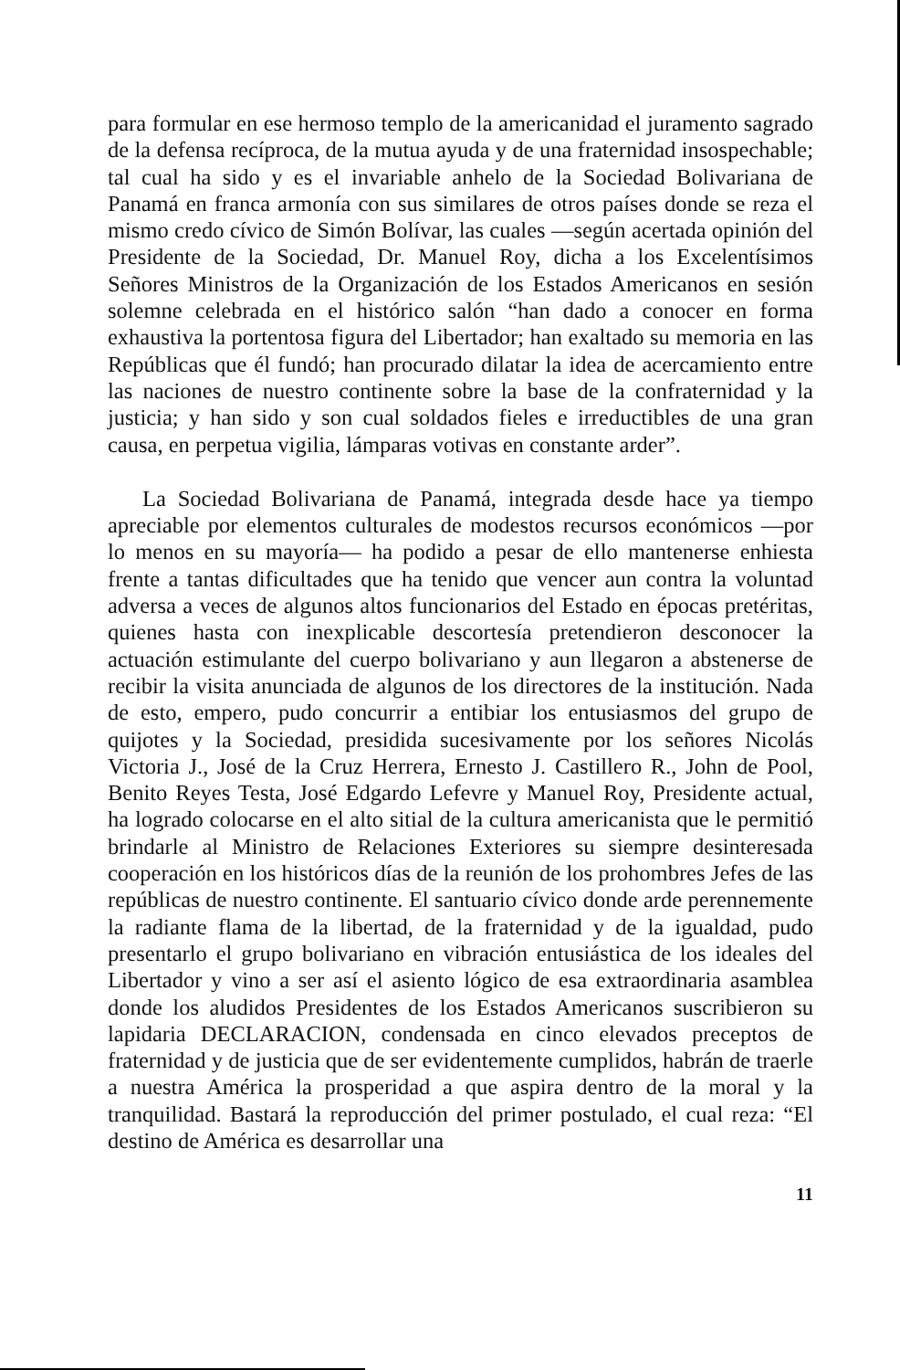para formular en ese hermoso templo de la americanidad el juramento sagrado de la defensa recíproca, de la mutua ayuda y de una fraternidad insospechable; tal cual ha sido y es el invariable anhelo de la Sociedad Bolivariana de Panamá en franca armonía con sus similares de otros países donde se reza el mismo credo cívico de Simón Bolívar, las cuales —según acertada opinión del Presidente de la Sociedad, Dr. Manuel Roy, dicha a los Excelentísimos Señores Ministros de la Organización de los Estados Americanos en sesión solemne celebrada en el histórico salón “han dado a conocer en forma exhaustiva la portentosa figura del Libertador; han exaltado su memoria en las Repúblicas que él fundó; han procurado dilatar la idea de acercamiento entre las naciones de nuestro continente sobre la base de la confraternidad y la justicia; y han sido y son cual soldados fieles e irreductibles de una gran causa, en perpetua vigilia, lámparas votivas en constante arder”.
La Sociedad Bolivariana de Panamá, integrada desde hace ya tiempo apreciable por elementos culturales de modestos recursos económicos —por lo menos en su mayoría— ha podido a pesar de ello mantenerse enhiesta frente a tantas dificultades que ha tenido que vencer aun contra la voluntad adversa a veces de algunos altos funcionarios del Estado en épocas pretéritas, quienes hasta con inexplicable descortesía pretendieron desconocer la actuación estimulante del cuerpo bolivariano y aun llegaron a abstenerse de recibir la visita anunciada de algunos de los directores de la institución. Nada de esto, empero, pudo concurrir a entibiar los entusiasmos del grupo de quijotes y la Sociedad, presidida sucesivamente por los señores Nicolás Victoria J., José de la Cruz Herrera, Ernesto J. Castillero R., John de Pool, Benito Reyes Testa, José Edgardo Lefevre y Manuel Roy, Presidente actual, ha logrado colocarse en el alto sitial de la cultura americanista que le permitió brindarle al Ministro de Relaciones Exteriores su siempre desinteresada cooperación en los históricos días de la reunión de los prohombres Jefes de las repúblicas de nuestro continente. El santuario cívico donde arde perennemente la radiante flama de la libertad, de la fraternidad y de la igualdad, pudo presentarlo el grupo bolivariano en vibración entusiástica de los ideales del Libertador y vino a ser así el asiento lógico de esa extraordinaria asamblea donde los aludidos Presidentes de los Estados Americanos suscribieron su lapidaria DECLARACION, condensada en cinco elevados preceptos de fraternidad y de justicia que de ser evidentemente cumplidos, habrán de traerle a nuestra América la prosperidad a que aspira dentro de la moral y la tranquilidad. Bastará la reproducción del primer postulado, el cual reza: “El destino de América es desarrollar una
11